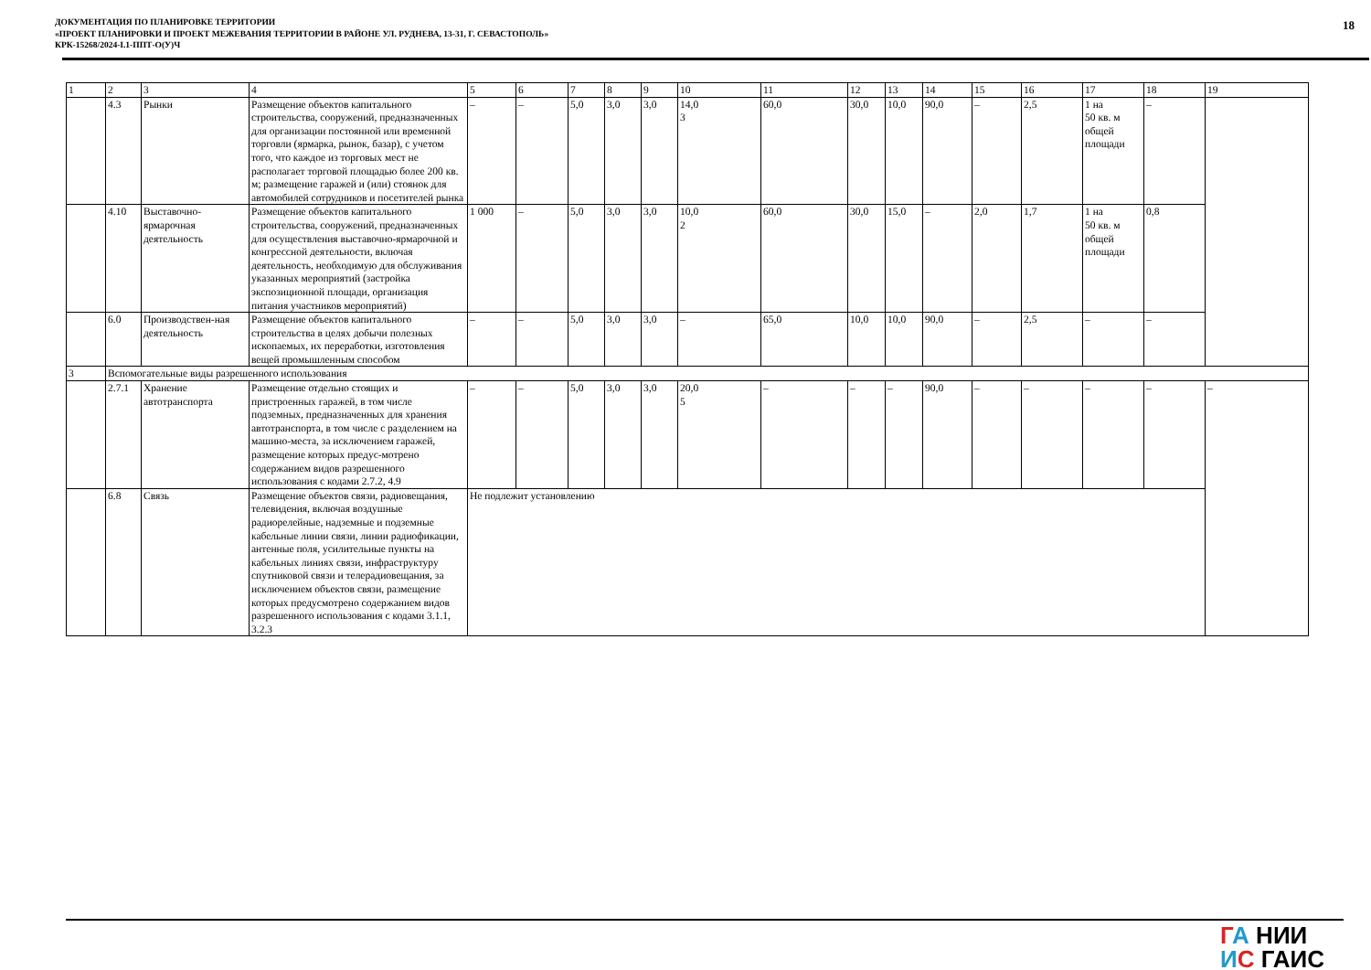ДОКУМЕНТАЦИЯ ПО ПЛАНИРОВКЕ ТЕРРИТОРИИ
«ПРОЕКТ ПЛАНИРОВКИ И ПРОЕКТ МЕЖЕВАНИЯ ТЕРРИТОРИИ В РАЙОНЕ УЛ. РУДНЕВА, 13-31, Г. СЕВАСТОПОЛЬ»
КРК-15268/2024-I.1-ППТ-О(У)Ч
18
| 1 | 2 | 3 | 4 | 5 | 6 | 7 | 8 | 9 | 10 | 11 | 12 | 13 | 14 | 15 | 16 | 17 | 18 | 19 |
| | 4.3 | Рынки | Размещение объектов капитального строительства, сооружений, предназначенных для организации постоянной или временной торговли (ярмарка, рынок, базар), с учетом того, что каждое из торговых мест не располагает торговой площадью более 200 кв. м; размещение гаражей и (или) стоянок для автомобилей сотрудников и посетителей рынка | – | – | 5,0 | 3,0 | 3,0 | 14,0 3 | 60,0 | 30,0 | 10,0 | 90,0 | – | 2,5 | 1 на 50 кв. м общей площади | – | |
| | 4.10 | Выставочно-ярмарочная деятельность | Размещение объектов капитального строительства, сооружений, предназначенных для осуществления выставочно-ярмарочной и конгрессной деятельности, включая деятельность, необходимую для обслуживания указанных мероприятий (застройка экспозиционной площади, организация питания участников мероприятий) | 1 000 | – | 5,0 | 3,0 | 3,0 | 10,0 2 | 60,0 | 30,0 | 15,0 | – | 2,0 | 1,7 | 1 на 50 кв. м общей площади | 0,8 | |
| | 6.0 | Производствен-ная деятельность | Размещение объектов капитального строительства в целях добычи полезных ископаемых, их переработки, изготовления вещей промышленным способом | – | – | 5,0 | 3,0 | 3,0 | – | 65,0 | 10,0 | 10,0 | 90,0 | – | 2,5 | – | – | |
| 3 | Вспомогательные виды разрешенного использования | | | | | | | | | | | | | | | | | |
| | 2.7.1 | Хранение автотранспорта | Размещение отдельно стоящих и пристроенных гаражей, в том числе подземных, предназначенных для хранения автотранспорта, в том числе с разделением на машино-места, за исключением гаражей, размещение которых предус-мотрено содержанием видов разрешенного использования с кодами 2.7.2, 4.9 | – | – | 5,0 | 3,0 | 3,0 | 20,0 5 | – | – | – | 90,0 | – | – | – | – | – |
| | 6.8 | Связь | Размещение объектов связи, радиовещания, телевидения, включая воздушные радиорелейные, надземные и подземные кабельные линии связи, линии радиофикации, антенные поля, усилительные пункты на кабельных линиях связи, инфраструктуру спутниковой связи и телерадиовещания, за исключением объектов связи, размещение которых предусмотрено содержанием видов разрешенного использования с кодами 3.1.1, 3.2.3 | Не подлежит установлению | | | | | | | | | | | | | | |
ГА НИИ
ИС ГАИС